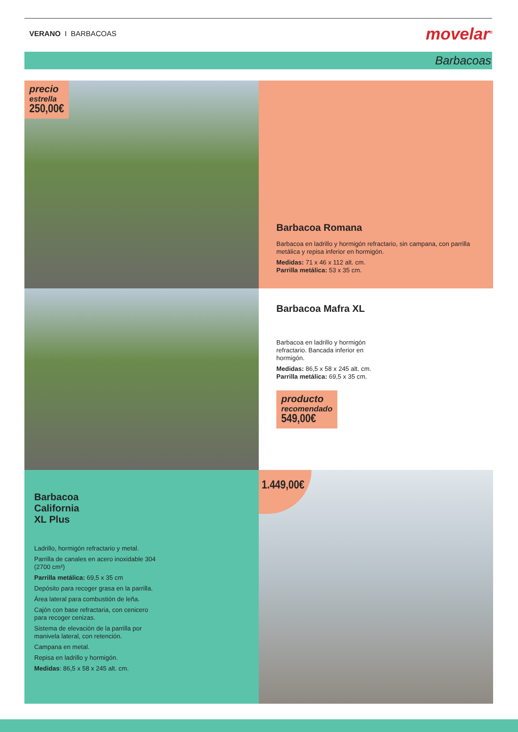VERANO I BARBACOAS movelar<sup>®</sup>
Barbacoas
precio
estrella
250,00€
Barbacoa Romana
Barbacoa en ladrillo y hormigón refractario, sin campana, con parrilla metálica y repisa inferior en hormigón.
Medidas: 71 x 46 x 112 alt. cm.
Parrilla metálica: 53 x 35 cm.
Barbacoa Mafra XL
Barbacoa en ladrillo y hormigón refractario. Bancada inferior en hormigón.
Medidas: 86,5 x 58 x 245 alt. cm.
Parrilla metálica: 69,5 x 35 cm.
producto
recomendado
549,00€
Barbacoa
California
XL Plus
Ladrillo, hormigón refractario y metal.
Parrilla de canales en acero inoxidable 304 (2700 cm²)
Parrilla metálica: 69,5 x 35 cm
Depósito para recoger grasa en la parrilla.
Área lateral para combustión de leña.
Cajón con base refractaria, con cenicero para recoger cenizas.
Sistema de elevación de la parrilla por manivela lateral, con retención.
Campana en metal.
Repisa en ladrillo y hormigón.
Medidas: 86,5 x 58 x 245 alt. cm.
1.449,00€